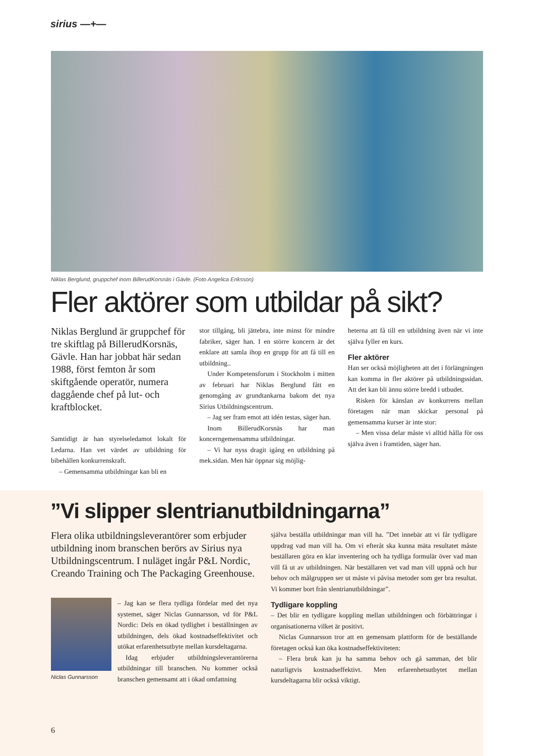sirius —+—
Niklas Berglund, gruppchef inom BillerudKorsnäs i Gävle. (Foto Angelica Eriksson)
Fler aktörer som utbildar på sikt?
Niklas Berglund är gruppchef för tre skiftlag på BillerudKorsnäs, Gävle. Han har jobbat här sedan 1988, först femton år som skiftgående operatör, numera daggående chef på lut- och kraftblocket.
Samtidigt är han styrelseledamot lokalt för Ledarna. Han vet värdet av utbildning för bibehållen konkurrenskraft.
– Gemensamma utbildningar kan bli en
stor tillgång, bli jättebra, inte minst för mindre fabriker, säger han. I en större koncern är det enklare att samla ihop en grupp för att få till en utbildning..
Under Kompetensforum i Stockholm i mitten av februari har Niklas Berglund fått en genomgång av grundtankarna bakom det nya Sirius Utbildningscentrum.
– Jag ser fram emot att idén testas, säger han.
Inom BillerudKorsnäs har man koncerngemensamma utbildningar.
– Vi har nyss dragit igång en utbildning på mek.sidan. Men här öppnar sig möjlig-
heterna att få till en utbildning även när vi inte själva fyller en kurs.
Fler aktörer
Han ser också möjligheten att det i förlängningen kan komma in fler aktörer på utbildningssidan. Att det kan bli ännu större bredd i utbudet.
Risken för känslan av konkurrens mellan företagen när man skickar personal på gemensamma kurser är inte stor:
– Men vissa delar måste vi alltid hålla för oss själva även i framtiden, säger han.
”Vi slipper slentrianutbildningarna”
Flera olika utbildningsleverantörer som erbjuder utbildning inom branschen berörs av Sirius nya Utbildningscentrum. I nuläget ingår P&L Nordic, Creando Training och The Packaging Greenhouse.
Niclas Gunnarsson
– Jag kan se flera tydliga fördelar med det nya systemet, säger Niclas Gunnarsson, vd för P&L Nordic: Dels en ökad tydlighet i beställningen av utbildningen, dels ökad kostnadseffektivitet och utökat erfarenhetsutbyte mellan kursdeltagarna.
Idag erbjuder utbildningsleverantörerna utbildningar till branschen. Nu kommer också branschen gemensamt att i ökad omfattning
själva beställa utbildningar man vill ha. ”Det innebär att vi får tydligare uppdrag vad man vill ha. Om vi efteråt ska kunna mäta resultatet måste beställaren göra en klar inventering och ha tydliga formulär över vad man vill få ut av utbildningen. När beställaren vet vad man vill uppnå och hur behov och målgruppen ser ut måste vi påvisa metoder som ger bra resultat. Vi kommer bort från slentrianutbildningar”.
Tydligare koppling
– Det blir en tydligare koppling mellan utbildningen och förbättringar i organisationerna vilket är positivt.
Niclas Gunnarsson tror att en gemensam plattform för de beställande företagen också kan öka kostnadseffektiviteten:
– Flera bruk kan ju ha samma behov och gå samman, det blir naturligtvis kostnadseffektivt. Men erfarenhetsutbytet mellan kursdeltagarna blir också viktigt.
6